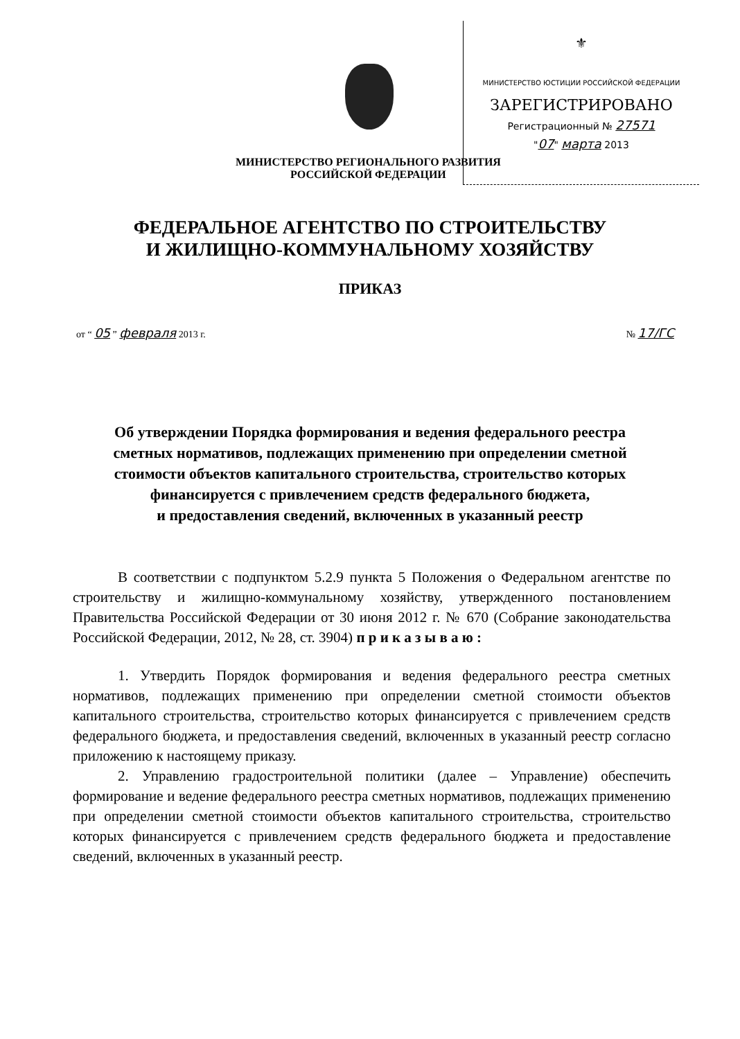⚜
МИНИСТЕРСТВО ЮСТИЦИИ РОССИЙСКОЙ ФЕДЕРАЦИИ
ЗАРЕГИСТРИРОВАНО
Регистрационный № 27571
"07" марта 2013
МИНИСТЕРСТВО РЕГИОНАЛЬНОГО РАЗВИТИЯ
РОССИЙСКОЙ ФЕДЕРАЦИИ
ФЕДЕРАЛЬНОЕ АГЕНТСТВО ПО СТРОИТЕЛЬСТВУ
И ЖИЛИЩНО-КОММУНАЛЬНОМУ ХОЗЯЙСТВУ
ПРИКАЗ
от “ 05 ” февраля 2013 г. № 17/ГС
Об утверждении Порядка формирования и ведения федерального реестра
сметных нормативов, подлежащих применению при определении сметной
стоимости объектов капитального строительства, строительство которых
финансируется с привлечением средств федерального бюджета,
и предоставления сведений, включенных в указанный реестр
В соответствии с подпунктом 5.2.9 пункта 5 Положения о Федеральном агентстве по строительству и жилищно-коммунальному хозяйству, утвержденного постановлением Правительства Российской Федерации от 30 июня 2012 г. № 670 (Собрание законодательства Российской Федерации, 2012, № 28, ст. 3904) п р и к а з ы в а ю :
1. Утвердить Порядок формирования и ведения федерального реестра сметных нормативов, подлежащих применению при определении сметной стоимости объектов капитального строительства, строительство которых финансируется с привлечением средств федерального бюджета, и предоставления сведений, включенных в указанный реестр согласно приложению к настоящему приказу.
2. Управлению градостроительной политики (далее – Управление) обеспечить формирование и ведение федерального реестра сметных нормативов, подлежащих применению при определении сметной стоимости объектов капитального строительства, строительство которых финансируется с привлечением средств федерального бюджета и предоставление сведений, включенных в указанный реестр.